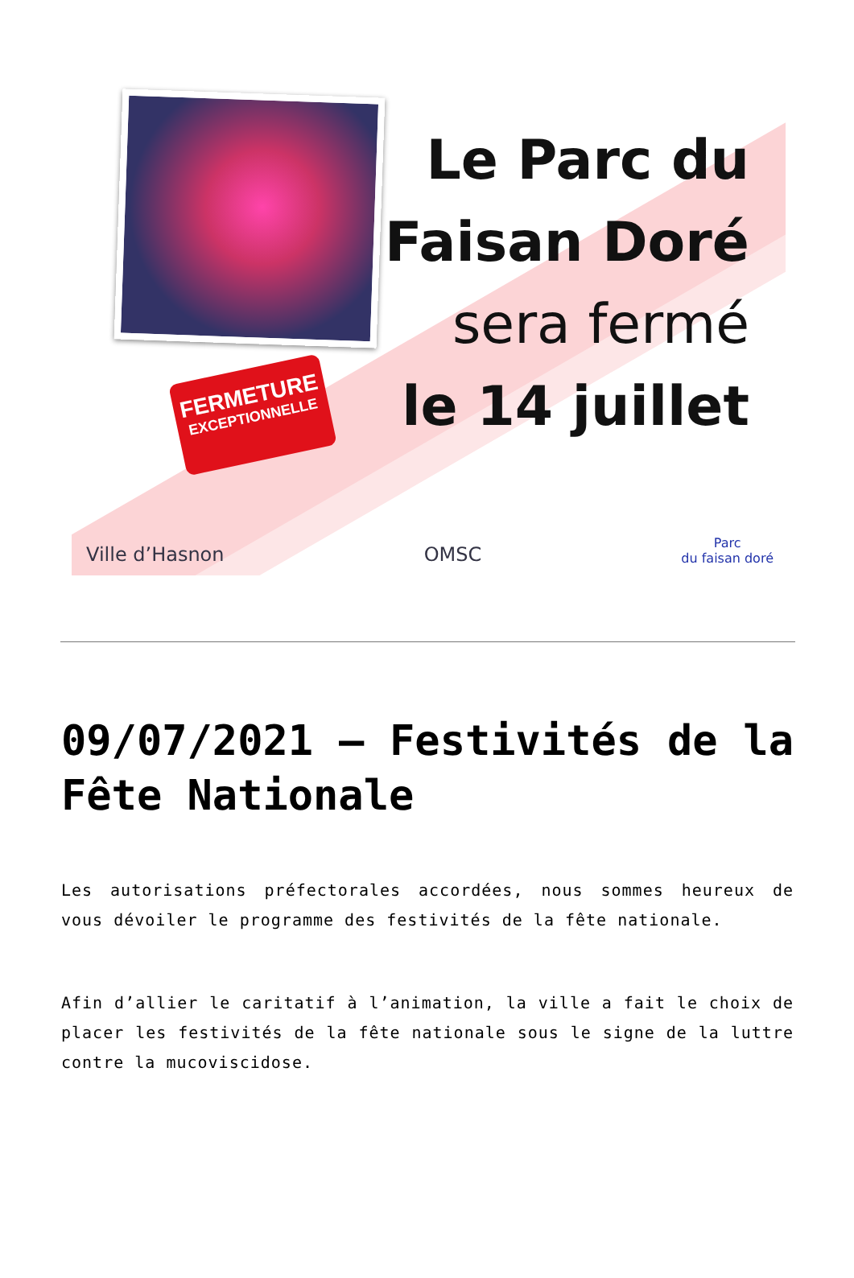FERMETURE
EXCEPTIONNELLE
Le Parc du
Faisan Doré
sera fermé
le 14 juillet
Ville d’Hasnon OMSC Parc
du faisan doré
09/07/2021 – Festivités de la Fête Nationale
Les autorisations préfectorales accordées, nous sommes heureux de vous dévoiler le programme des festivités de la fête nationale.
Afin d’allier le caritatif à l’animation, la ville a fait le choix de placer les festivités de la fête nationale sous le signe de la luttre contre la mucoviscidose.